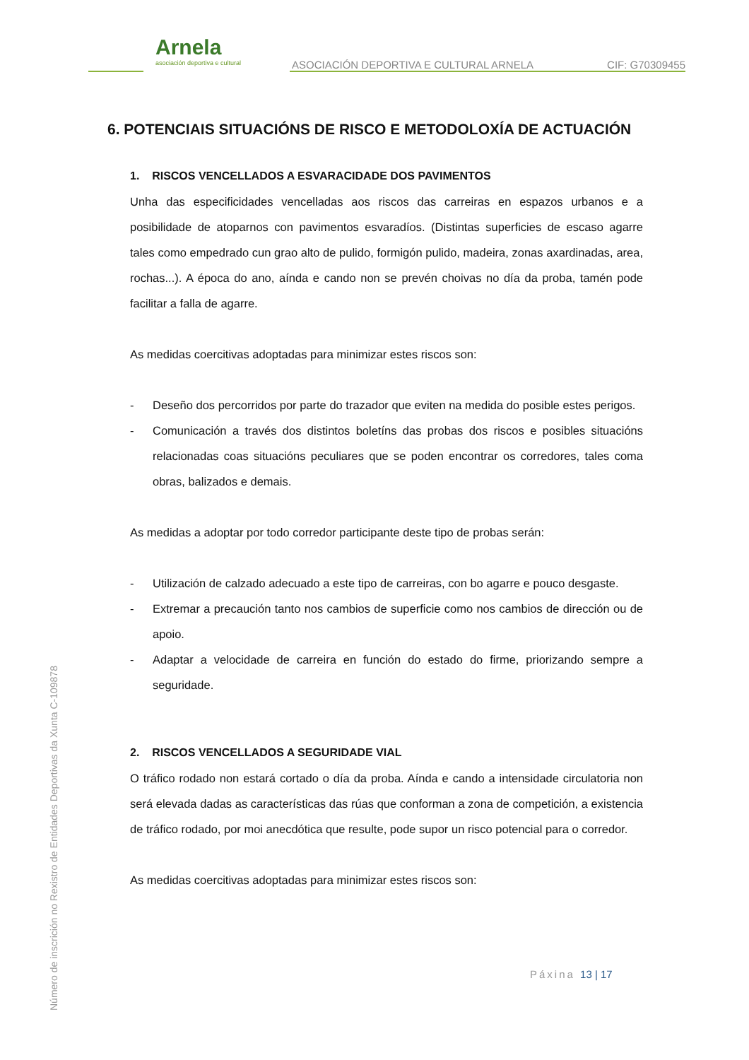Arnela
asociación deportiva e cultural
ASOCIACIÓN DEPORTIVA E CULTURAL ARNELA
CIF: G70309455
6. POTENCIAIS SITUACIÓNS DE RISCO E METODOLOXÍA DE ACTUACIÓN
1. RISCOS VENCELLADOS A ESVARACIDADE DOS PAVIMENTOS
Unha das especificidades vencelladas aos riscos das carreiras en espazos urbanos e a posibilidade de atoparnos con pavimentos esvaradíos. (Distintas superficies de escaso agarre tales como empedrado cun grao alto de pulido, formigón pulido, madeira, zonas axardinadas, area, rochas...). A época do ano, aínda e cando non se prevén choivas no día da proba, tamén pode facilitar a falla de agarre.
As medidas coercitivas adoptadas para minimizar estes riscos son:
- Deseño dos percorridos por parte do trazador que eviten na medida do posible estes perigos.
- Comunicación a través dos distintos boletíns das probas dos riscos e posibles situacións relacionadas coas situacións peculiares que se poden encontrar os corredores, tales coma obras, balizados e demais.
As medidas a adoptar por todo corredor participante deste tipo de probas serán:
- Utilización de calzado adecuado a este tipo de carreiras, con bo agarre e pouco desgaste.
- Extremar a precaución tanto nos cambios de superficie como nos cambios de dirección ou de apoio.
- Adaptar a velocidade de carreira en función do estado do firme, priorizando sempre a seguridade.
2. RISCOS VENCELLADOS A SEGURIDADE VIAL
O tráfico rodado non estará cortado o día da proba. Aínda e cando a intensidade circulatoria non será elevada dadas as características das rúas que conforman a zona de competición, a existencia de tráfico rodado, por moi anecdótica que resulte, pode supor un risco potencial para o corredor.
As medidas coercitivas adoptadas para minimizar estes riscos son:
Páxina 13 | 17
Número de inscrición no Rexistro de Entidades Deportivas da Xunta C-109878